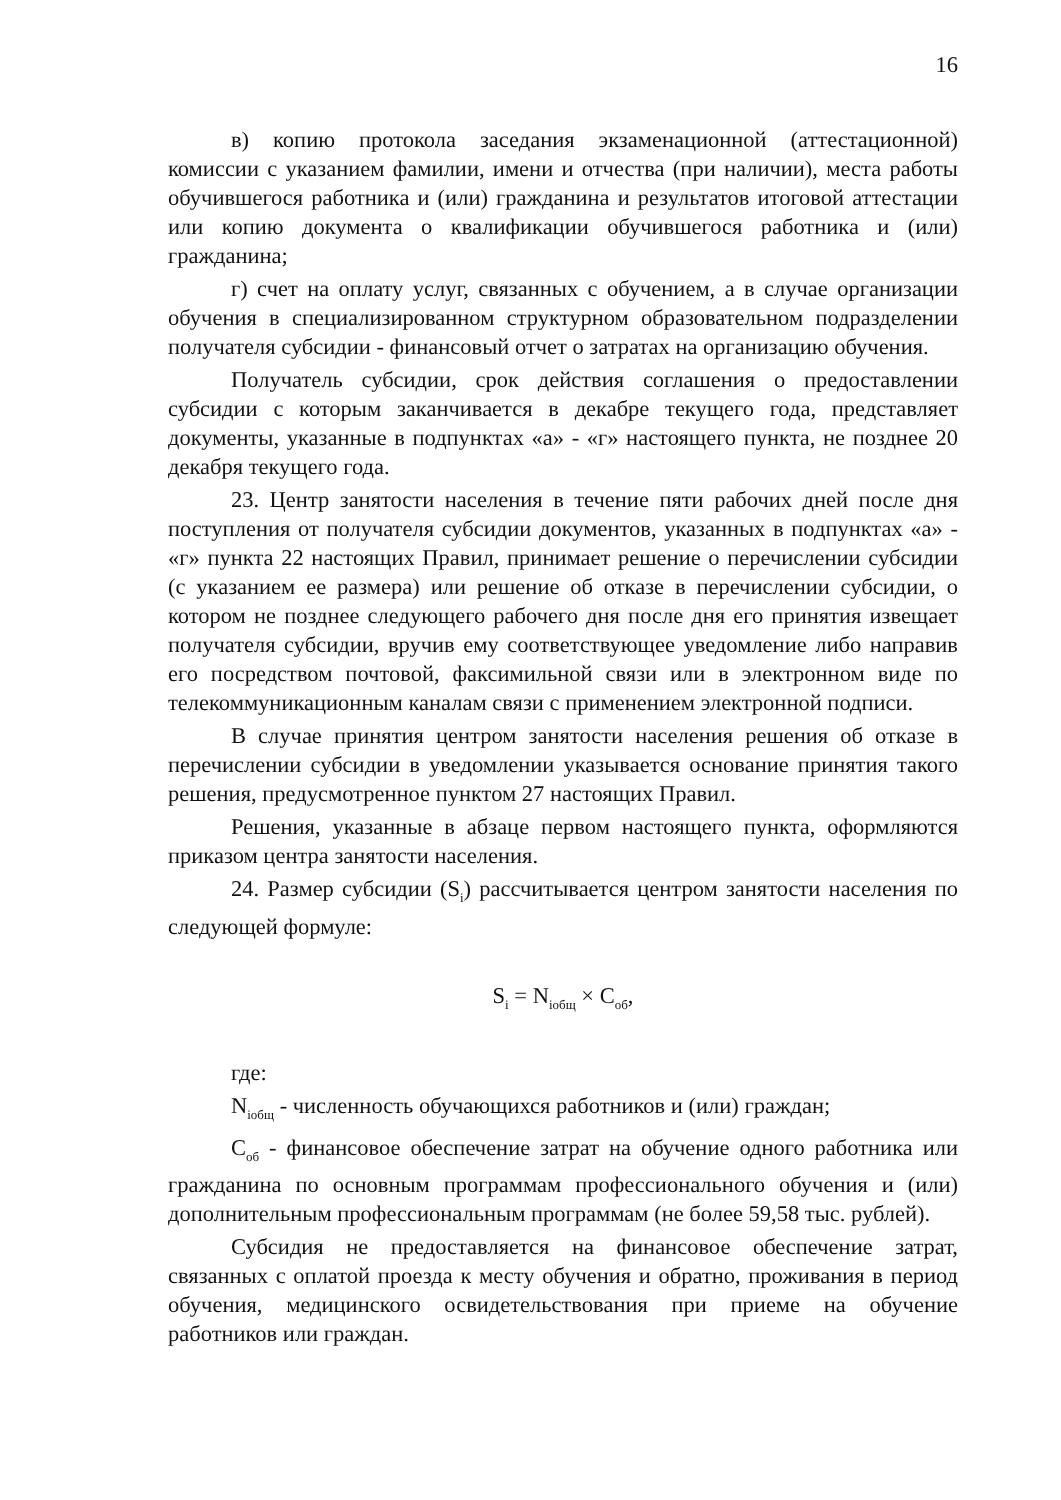16
в) копию протокола заседания экзаменационной (аттестационной) комиссии с указанием фамилии, имени и отчества (при наличии), места работы обучившегося работника и (или) гражданина и результатов итоговой аттестации или копию документа о квалификации обучившегося работника и (или) гражданина;
г) счет на оплату услуг, связанных с обучением, а в случае организации обучения в специализированном структурном образовательном подразделении получателя субсидии - финансовый отчет о затратах на организацию обучения.
Получатель субсидии, срок действия соглашения о предоставлении субсидии с которым заканчивается в декабре текущего года, представляет документы, указанные в подпунктах «а» - «г» настоящего пункта, не позднее 20 декабря текущего года.
23. Центр занятости населения в течение пяти рабочих дней после дня поступления от получателя субсидии документов, указанных в подпунктах «а» - «г» пункта 22 настоящих Правил, принимает решение о перечислении субсидии (с указанием ее размера) или решение об отказе в перечислении субсидии, о котором не позднее следующего рабочего дня после дня его принятия извещает получателя субсидии, вручив ему соответствующее уведомление либо направив его посредством почтовой, факсимильной связи или в электронном виде по телекоммуникационным каналам связи с применением электронной подписи.
В случае принятия центром занятости населения решения об отказе в перечислении субсидии в уведомлении указывается основание принятия такого решения, предусмотренное пунктом 27 настоящих Правил.
Решения, указанные в абзаце первом настоящего пункта, оформляются приказом центра занятости населения.
24. Размер субсидии (S<sub>i</sub>) рассчитывается центром занятости населения по следующей формуле:
S<sub>i</sub> = N<sub>iобщ</sub> × C<sub>об</sub>,
где:
N<sub>iобщ</sub> - численность обучающихся работников и (или) граждан;
C<sub>об</sub> - финансовое обеспечение затрат на обучение одного работника или гражданина по основным программам профессионального обучения и (или) дополнительным профессиональным программам (не более 59,58 тыс. рублей).
Субсидия не предоставляется на финансовое обеспечение затрат, связанных с оплатой проезда к месту обучения и обратно, проживания в период обучения, медицинского освидетельствования при приеме на обучение работников или граждан.